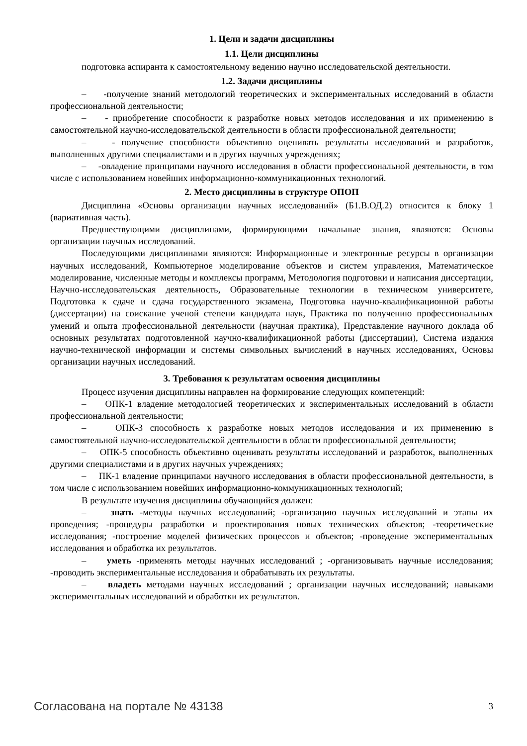1. Цели и задачи дисциплины
1.1. Цели дисциплины
подготовка аспиранта к самостоятельному ведению научно исследовательской деятельности.
1.2. Задачи дисциплины
– -получение знаний методологий теоретических и экспериментальных исследований в области профессиональной деятельности;
– - приобретение способности к разработке новых методов исследования и их применению в самостоятельной научно-исследовательской деятельности в области профессиональной деятельности;
– - получение способности объективно оценивать результаты исследований и разработок, выполненных другими специалистами и в других научных учреждениях;
– -овладение принципами научного исследования в области профессиональной деятельности, в том числе с использованием новейших информационно-коммуникационных технологий.
2. Место дисциплины в структуре ОПОП
Дисциплина «Основы организации научных исследований» (Б1.В.ОД.2) относится к блоку 1 (вариативная часть).
Предшествующими дисциплинами, формирующими начальные знания, являются: Основы организации научных исследований.
Последующими дисциплинами являются: Информационные и электронные ресурсы в организации научных исследований, Компьютерное моделирование объектов и систем управления, Математическое моделирование, численные методы и комплексы программ, Методология подготовки и написания диссертации, Научно-исследовательская деятельность, Образовательные технологии в техническом университете, Подготовка к сдаче и сдача государственного экзамена, Подготовка научно-квалификационной работы (диссертации) на соискание ученой степени кандидата наук, Практика по получению профессиональных умений и опыта профессиональной деятельности (научная практика), Представление научного доклада об основных результатах подготовленной научно-квалификационной работы (диссертации), Система издания научно-технической информации и системы символьных вычислений в научных исследованиях, Основы организации научных исследований.
3. Требования к результатам освоения дисциплины
Процесс изучения дисциплины направлен на формирование следующих компетенций:
– ОПК-1 владение методологией теоретических и экспериментальных исследований в области профессиональной деятельности;
– ОПК-3 способность к разработке новых методов исследования и их применению в самостоятельной научно-исследовательской деятельности в области профессиональной деятельности;
– ОПК-5 способность объективно оценивать результаты исследований и разработок, выполненных другими специалистами и в других научных учреждениях;
– ПК-1 владение принципами научного исследования в области профессиональной деятельности, в том числе с использованием новейших информационно-коммуникационных технологий;
В результате изучения дисциплины обучающийся должен:
– знать -методы научных исследований; -организацию научных исследований и этапы их проведения; -процедуры разработки и проектирования новых технических объектов; -теоретические исследования; -построение моделей физических процессов и объектов; -проведение экспериментальных исследования и обработка их результатов.
– уметь -применять методы научных исследований ; -организовывать научные исследования; -проводить экспериментальные исследования и обрабатывать их результаты.
– владеть методами научных исследований ; организации научных исследований; навыками экспериментальных исследований и обработки их результатов.
Согласована на портале № 43138 3